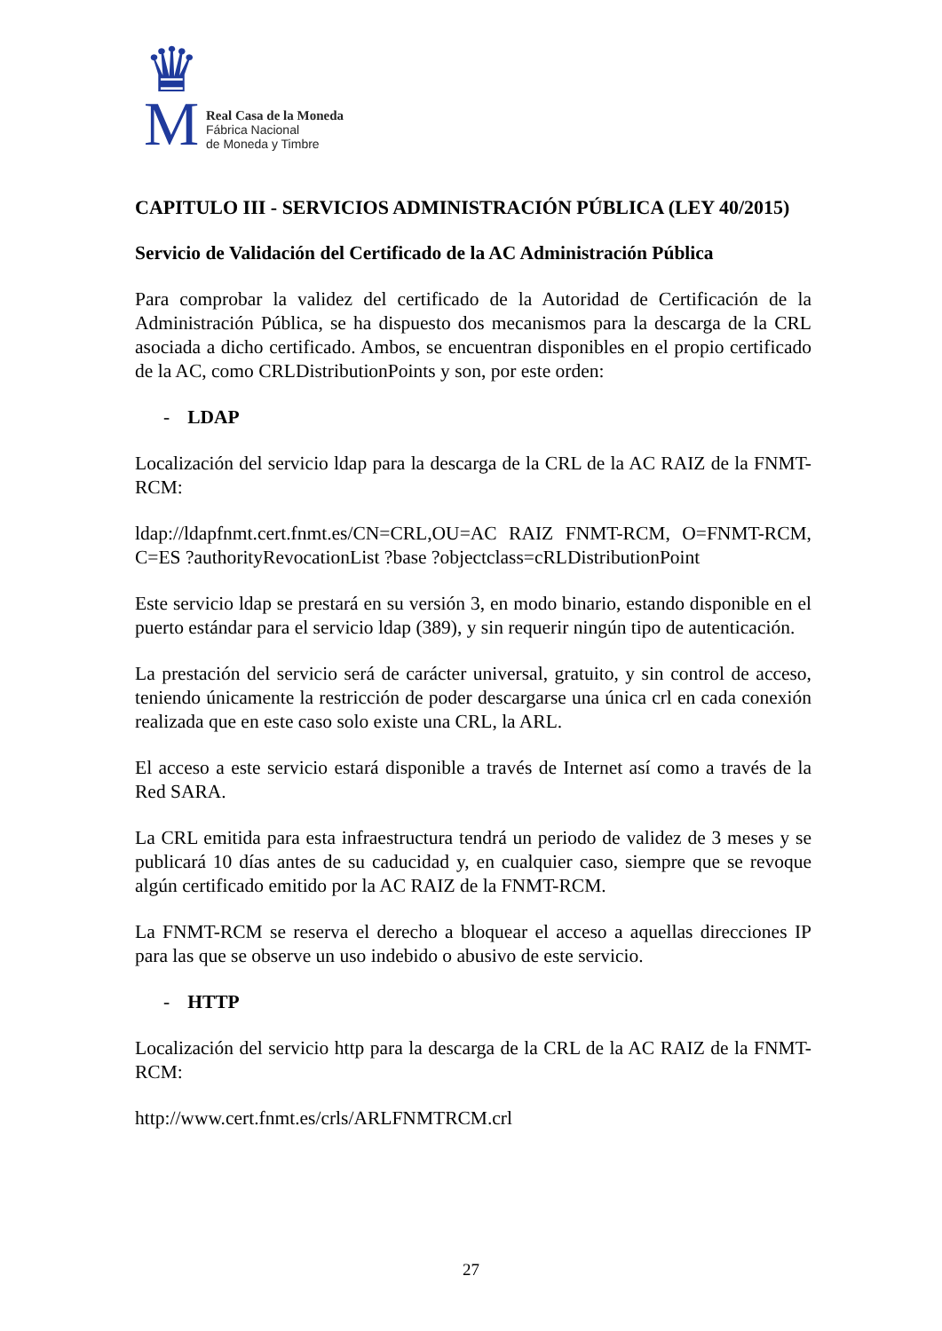♛
M
Real Casa de la Moneda
Fábrica Nacional
de Moneda y Timbre
CAPITULO III - SERVICIOS ADMINISTRACIÓN PÚBLICA (LEY 40/2015)
Servicio de Validación del Certificado de la AC Administración Pública
Para comprobar la validez del certificado de la Autoridad de Certificación de la Administración Pública, se ha dispuesto dos mecanismos para la descarga de la CRL asociada a dicho certificado. Ambos, se encuentran disponibles en el propio certificado de la AC, como CRLDistributionPoints y son, por este orden:
- LDAP
Localización del servicio ldap para la descarga de la CRL de la AC RAIZ de la FNMT-RCM:
ldap://ldapfnmt.cert.fnmt.es/CN=CRL,OU=AC RAIZ FNMT-RCM, O=FNMT-RCM, C=ES ?authorityRevocationList ?base ?objectclass=cRLDistributionPoint
Este servicio ldap se prestará en su versión 3, en modo binario, estando disponible en el puerto estándar para el servicio ldap (389), y sin requerir ningún tipo de autenticación.
La prestación del servicio será de carácter universal, gratuito, y sin control de acceso, teniendo únicamente la restricción de poder descargarse una única crl en cada conexión realizada que en este caso solo existe una CRL, la ARL.
El acceso a este servicio estará disponible a través de Internet así como a través de la Red SARA.
La CRL emitida para esta infraestructura tendrá un periodo de validez de 3 meses y se publicará 10 días antes de su caducidad y, en cualquier caso, siempre que se revoque algún certificado emitido por la AC RAIZ de la FNMT-RCM.
La FNMT-RCM se reserva el derecho a bloquear el acceso a aquellas direcciones IP para las que se observe un uso indebido o abusivo de este servicio.
- HTTP
Localización del servicio http para la descarga de la CRL de la AC RAIZ de la FNMT-RCM:
http://www.cert.fnmt.es/crls/ARLFNMTRCM.crl
27